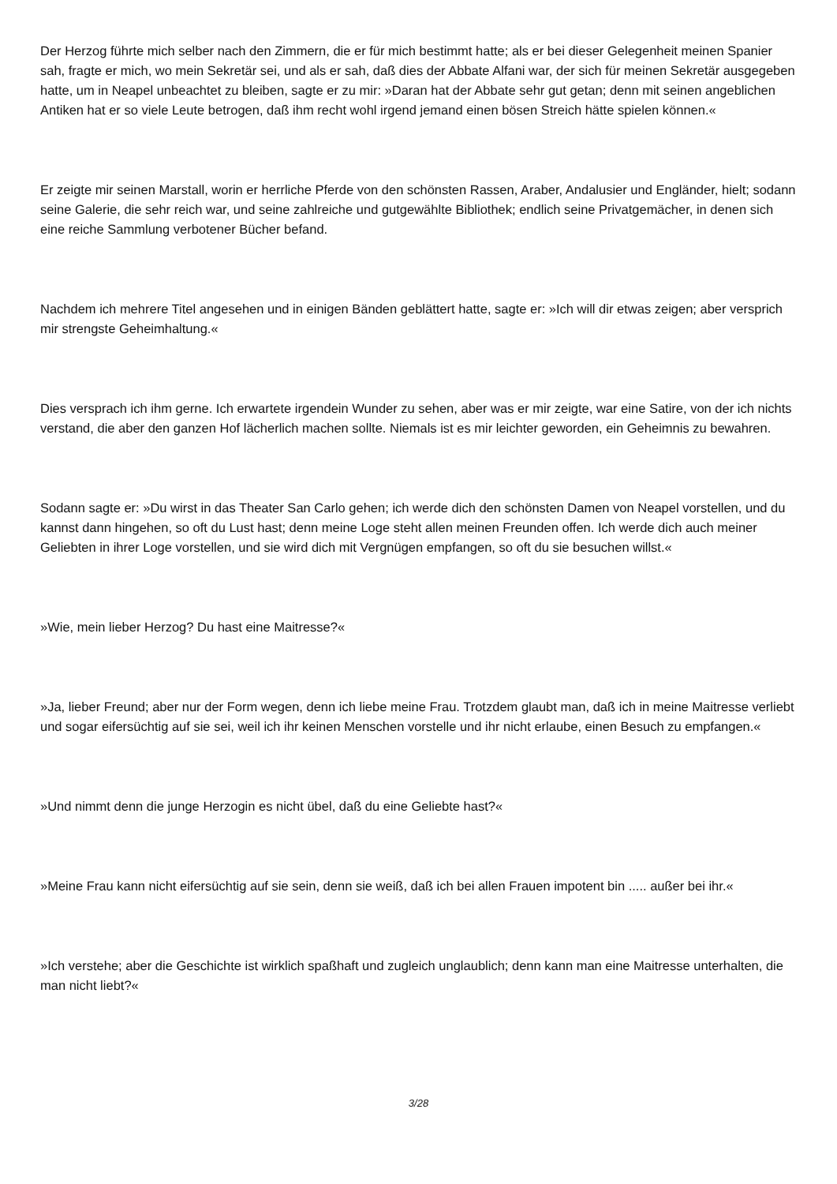Der Herzog führte mich selber nach den Zimmern, die er für mich bestimmt hatte; als er bei dieser Gelegenheit meinen Spanier sah, fragte er mich, wo mein Sekretär sei, und als er sah, daß dies der Abbate Alfani war, der sich für meinen Sekretär ausgegeben hatte, um in Neapel unbeachtet zu bleiben, sagte er zu mir: »Daran hat der Abbate sehr gut getan; denn mit seinen angeblichen Antiken hat er so viele Leute betrogen, daß ihm recht wohl irgend jemand einen bösen Streich hätte spielen können.«
Er zeigte mir seinen Marstall, worin er herrliche Pferde von den schönsten Rassen, Araber, Andalusier und Engländer, hielt; sodann seine Galerie, die sehr reich war, und seine zahlreiche und gutgewählte Bibliothek; endlich seine Privatgemächer, in denen sich eine reiche Sammlung verbotener Bücher befand.
Nachdem ich mehrere Titel angesehen und in einigen Bänden geblättert hatte, sagte er: »Ich will dir etwas zeigen; aber versprich mir strengste Geheimhaltung.«
Dies versprach ich ihm gerne. Ich erwartete irgendein Wunder zu sehen, aber was er mir zeigte, war eine Satire, von der ich nichts verstand, die aber den ganzen Hof lächerlich machen sollte. Niemals ist es mir leichter geworden, ein Geheimnis zu bewahren.
Sodann sagte er: »Du wirst in das Theater San Carlo gehen; ich werde dich den schönsten Damen von Neapel vorstellen, und du kannst dann hingehen, so oft du Lust hast; denn meine Loge steht allen meinen Freunden offen. Ich werde dich auch meiner Geliebten in ihrer Loge vorstellen, und sie wird dich mit Vergnügen empfangen, so oft du sie besuchen willst.«
»Wie, mein lieber Herzog? Du hast eine Maitresse?«
»Ja, lieber Freund; aber nur der Form wegen, denn ich liebe meine Frau. Trotzdem glaubt man, daß ich in meine Maitresse verliebt und sogar eifersüchtig auf sie sei, weil ich ihr keinen Menschen vorstelle und ihr nicht erlaube, einen Besuch zu empfangen.«
»Und nimmt denn die junge Herzogin es nicht übel, daß du eine Geliebte hast?«
»Meine Frau kann nicht eifersüchtig auf sie sein, denn sie weiß, daß ich bei allen Frauen impotent bin ..... außer bei ihr.«
»Ich verstehe; aber die Geschichte ist wirklich spaßhaft und zugleich unglaublich; denn kann man eine Maitresse unterhalten, die man nicht liebt?«
3/28